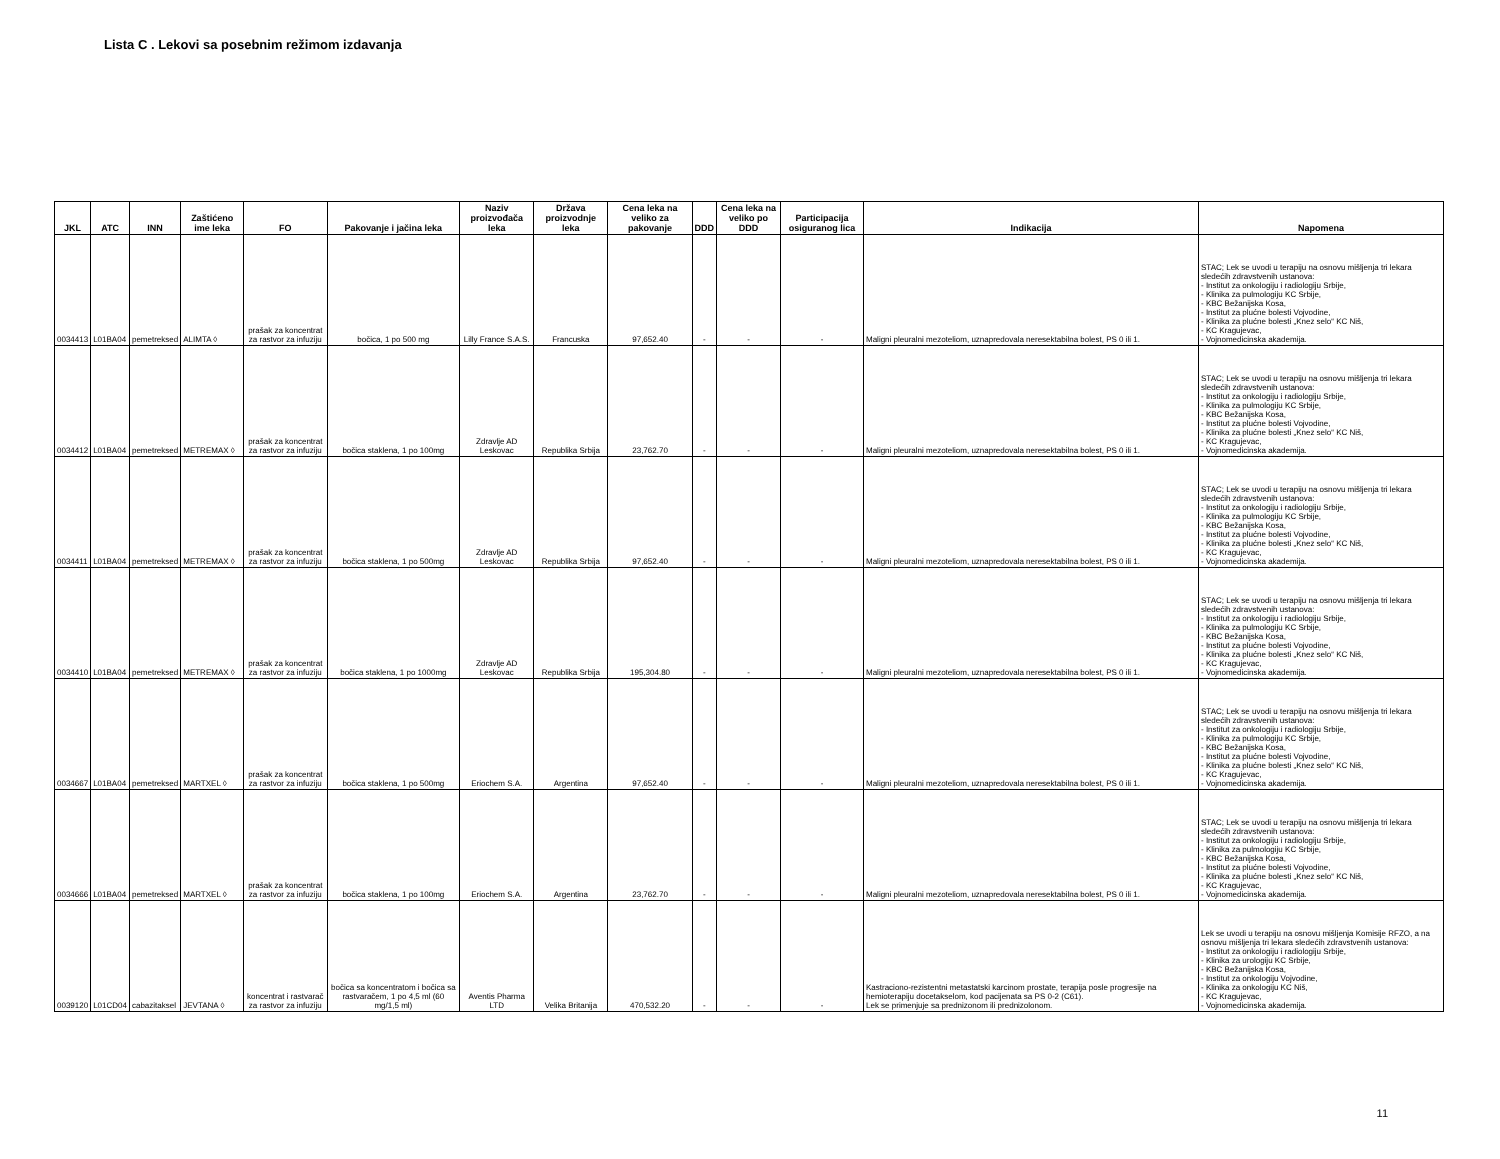Lista C . Lekovi sa posebnim režimom izdavanja
| JKL | ATC | INN | Zaštićeno ime leka | FO | Pakovanje i jačina leka | Naziv proizvođača leka | Država proizvodnje leka | Cena leka na veliko za pakovanje | DDD | Cena leka na veliko po DDD | Participacija osiguranog lica | Indikacija | Napomena |
| --- | --- | --- | --- | --- | --- | --- | --- | --- | --- | --- | --- | --- | --- |
| 0034413 | L01BA04 | pemetreksed | ALIMTA ◊ | prašak za koncentrat za rastvor za infuziju | bočica, 1 po 500 mg | Lilly France S.A.S. | Francuska | 97,652.40 | - | - | - | Maligni pleuralni mezoteliom, uznapredovala neresektabilna bolest, PS 0 ili 1. | STAC; Lek se uvodi u terapiju na osnovu mišljenja tri lekara sledećih zdravstvenih ustanova: - Institut za onkologiju i radiologiju Srbije, - Klinika za pulmologiju KC Srbije, - KBC Bežanijska Kosa, - Institut za plućne bolesti Vojvodine, - Klinika za plućne bolesti „Knez selo“ KC Niš, - KC Kragujevac, - Vojnomedicinska akademija. |
| 0034412 | L01BA04 | pemetreksed | METREMAX ◊ | prašak za koncentrat za rastvor za infuziju | bočica staklena, 1 po 100mg | Zdravlje AD Leskovac | Republika Srbija | 23,762.70 | - | - | - | Maligni pleuralni mezoteliom, uznapredovala neresektabilna bolest, PS 0 ili 1. | STAC; Lek se uvodi u terapiju na osnovu mišljenja tri lekara sledećih zdravstvenih ustanova: - Institut za onkologiju i radiologiju Srbije, - Klinika za pulmologiju KC Srbije, - KBC Bežanijska Kosa, - Institut za plućne bolesti Vojvodine, - Klinika za plućne bolesti „Knez selo“ KC Niš, - KC Kragujevac, - Vojnomedicinska akademija. |
| 0034411 | L01BA04 | pemetreksed | METREMAX ◊ | prašak za koncentrat za rastvor za infuziju | bočica staklena, 1 po 500mg | Zdravlje AD Leskovac | Republika Srbija | 97,652.40 | - | - | - | Maligni pleuralni mezoteliom, uznapredovala neresektabilna bolest, PS 0 ili 1. | STAC; Lek se uvodi u terapiju na osnovu mišljenja tri lekara sledećih zdravstvenih ustanova: - Institut za onkologiju i radiologiju Srbije, - Klinika za pulmologiju KC Srbije, - KBC Bežanijska Kosa, - Institut za plućne bolesti Vojvodine, - Klinika za plućne bolesti „Knez selo“ KC Niš, - KC Kragujevac, - Vojnomedicinska akademija. |
| 0034410 | L01BA04 | pemetreksed | METREMAX ◊ | prašak za koncentrat za rastvor za infuziju | bočica staklena, 1 po 1000mg | Zdravlje AD Leskovac | Republika Srbija | 195,304.80 | - | - | - | Maligni pleuralni mezoteliom, uznapredovala neresektabilna bolest, PS 0 ili 1. | STAC; Lek se uvodi u terapiju na osnovu mišljenja tri lekara sledećih zdravstvenih ustanova: - Institut za onkologiju i radiologiju Srbije, - Klinika za pulmologiju KC Srbije, - KBC Bežanijska Kosa, - Institut za plućne bolesti Vojvodine, - Klinika za plućne bolesti „Knez selo“ KC Niš, - KC Kragujevac, - Vojnomedicinska akademija. |
| 0034667 | L01BA04 | pemetreksed | MARTXEL ◊ | prašak za koncentrat za rastvor za infuziju | bočica staklena, 1 po 500mg | Eriochem S.A. | Argentina | 97,652.40 | - | - | - | Maligni pleuralni mezoteliom, uznapredovala neresektabilna bolest, PS 0 ili 1. | STAC; Lek se uvodi u terapiju na osnovu mišljenja tri lekara sledećih zdravstvenih ustanova: - Institut za onkologiju i radiologiju Srbije, - Klinika za pulmologiju KC Srbije, - KBC Bežanijska Kosa, - Institut za plućne bolesti Vojvodine, - Klinika za plućne bolesti „Knez selo“ KC Niš, - KC Kragujevac, - Vojnomedicinska akademija. |
| 0034666 | L01BA04 | pemetreksed | MARTXEL ◊ | prašak za koncentrat za rastvor za infuziju | bočica staklena, 1 po 100mg | Eriochem S.A. | Argentina | 23,762.70 | - | - | - | Maligni pleuralni mezoteliom, uznapredovala neresektabilna bolest, PS 0 ili 1. | STAC; Lek se uvodi u terapiju na osnovu mišljenja tri lekara sledećih zdravstvenih ustanova: - Institut za onkologiju i radiologiju Srbije, - Klinika za pulmologiju KC Srbije, - KBC Bežanijska Kosa, - Institut za plućne bolesti Vojvodine, - Klinika za plućne bolesti „Knez selo“ KC Niš, - KC Kragujevac, - Vojnomedicinska akademija. |
| 0039120 | L01CD04 | cabazitaksel | JEVTANA ◊ | koncentrat i rastvarač za rastvor za infuziju | bočica sa koncentratom i bočica sa rastvaračem, 1 po 4,5 ml (60 mg/1,5 ml) | Aventis Pharma LTD | Velika Britanija | 470,532.20 | - | - | - | Kastraciono-rezistentni metastatski karcinom prostate, terapija posle progresije na hemioterapiju docetakselom, kod pacijenata sa PS 0-2 (C61). Lek se primenjuje sa prednizonom ili prednizolonom. | Lek se uvodi u terapiju na osnovu mišljenja Komisije RFZO, a na osnovu mišljenja tri lekara sledećih zdravstvenih ustanova: - Institut za onkologiju i radiologiju Srbije, - Klinika za urologiju KC Srbije, - KBC Bežanijska Kosa, - Institut za onkologiju Vojvodine, - Klinika za onkologiju KC Niš, - KC Kragujevac, - Vojnomedicinska akademija. |
11